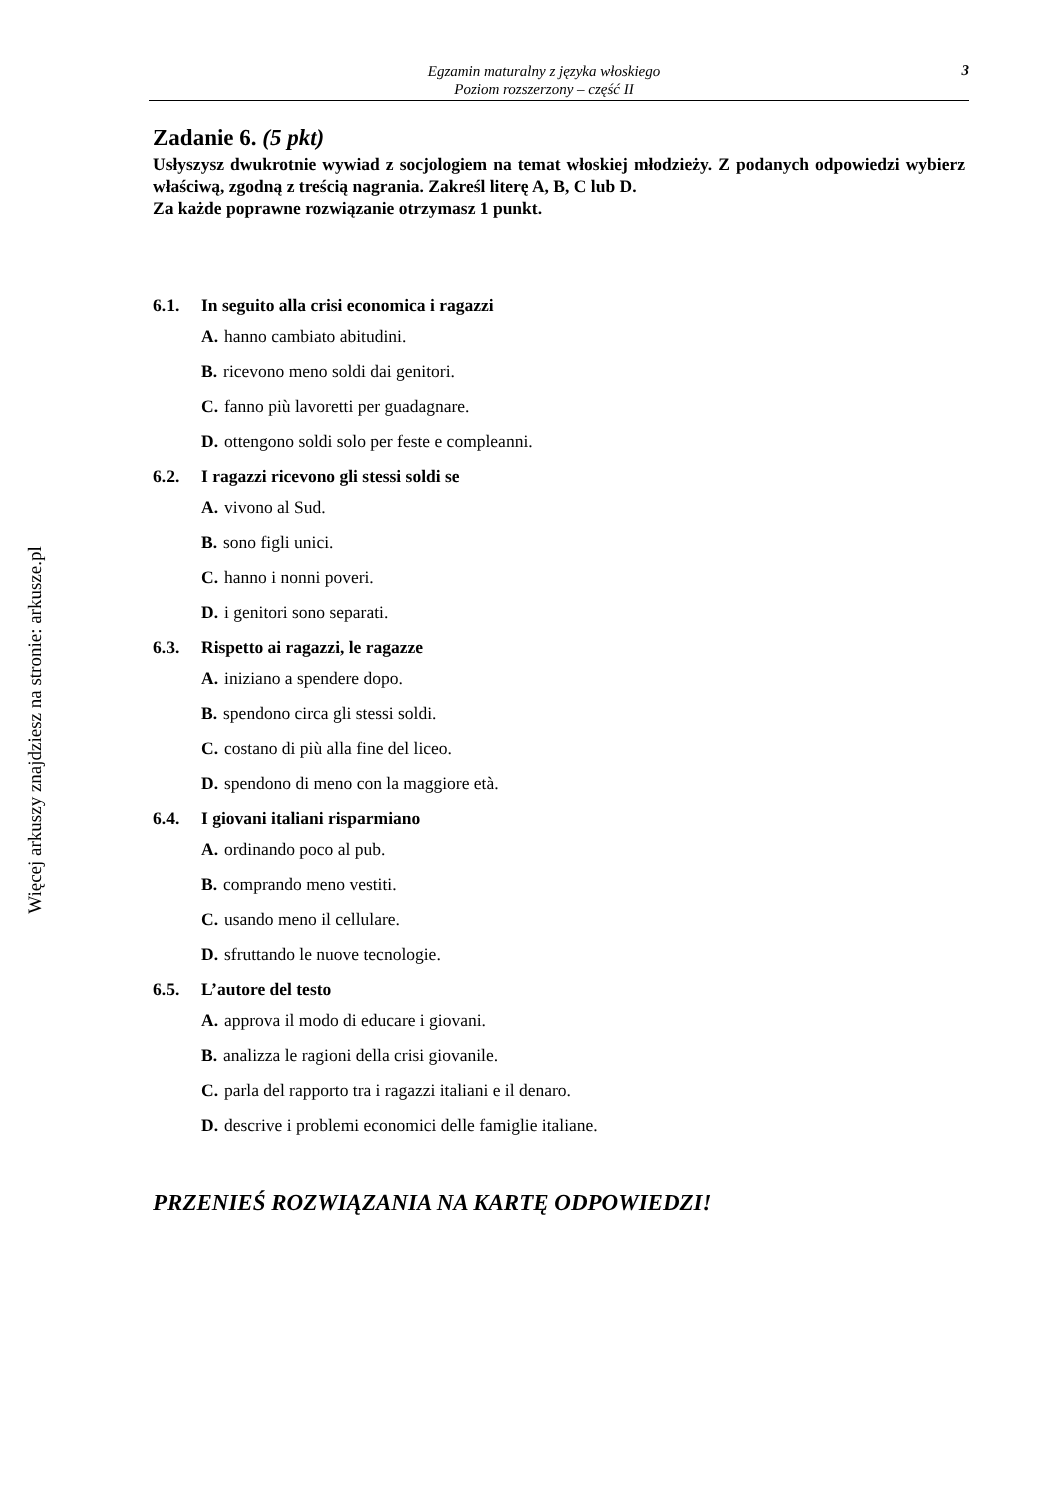Więcej arkuszy znajdziesz na stronie: arkusze.pl
Egzamin maturalny z języka włoskiego
Poziom rozszerzony – część II
3
Zadanie 6. (5 pkt)
Usłyszysz dwukrotnie wywiad z socjologiem na temat włoskiej młodzieży. Z podanych odpowiedzi wybierz właściwą, zgodną z treścią nagrania. Zakreśl literę A, B, C lub D.
Za każde poprawne rozwiązanie otrzymasz 1 punkt.
6.1. In seguito alla crisi economica i ragazzi
A. hanno cambiato abitudini.
B. ricevono meno soldi dai genitori.
C. fanno più lavoretti per guadagnare.
D. ottengono soldi solo per feste e compleanni.
6.2. I ragazzi ricevono gli stessi soldi se
A. vivono al Sud.
B. sono figli unici.
C. hanno i nonni poveri.
D. i genitori sono separati.
6.3. Rispetto ai ragazzi, le ragazze
A. iniziano a spendere dopo.
B. spendono circa gli stessi soldi.
C. costano di più alla fine del liceo.
D. spendono di meno con la maggiore età.
6.4. I giovani italiani risparmiano
A. ordinando poco al pub.
B. comprando meno vestiti.
C. usando meno il cellulare.
D. sfruttando le nuove tecnologie.
6.5. L’autore del testo
A. approva il modo di educare i giovani.
B. analizza le ragioni della crisi giovanile.
C. parla del rapporto tra i ragazzi italiani e il denaro.
D. descrive i problemi economici delle famiglie italiane.
PRZENIEŚ ROZWIĄZANIA NA KARTĘ ODPOWIEDZI!